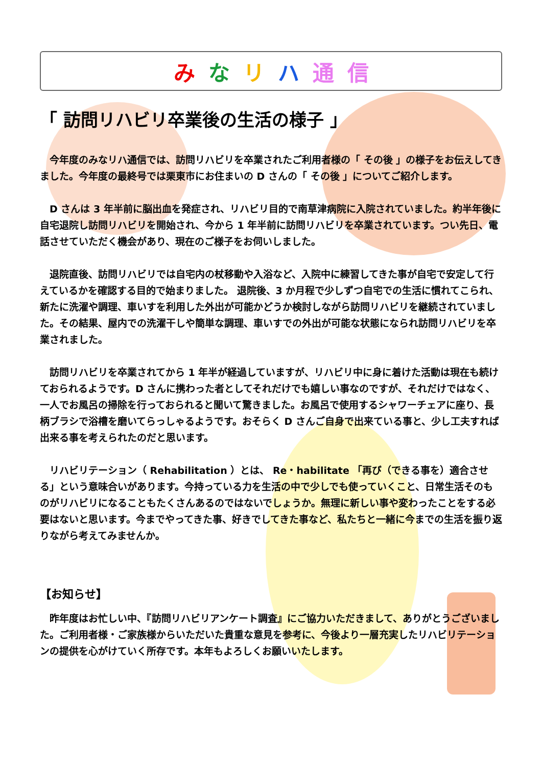み な リ ハ 通 信
「 訪問リハビリ卒業後の生活の様子 」
今年度のみなリハ通信では、訪問リハビリを卒業されたご利用者様の「 その後 」の様子をお伝えしてきました。今年度の最終号では栗東市にお住まいの D さんの「 その後 」についてご紹介します。
D さんは 3 年半前に脳出血を発症され、リハビリ目的で南草津病院に入院されていました。約半年後に自宅退院し訪問リハビリを開始され、今から 1 年半前に訪問リハビリを卒業されています。つい先日、電話させていただく機会があり、現在のご様子をお伺いしました。
退院直後、訪問リハビリでは自宅内の杖移動や入浴など、入院中に練習してきた事が自宅で安定して行えているかを確認する目的で始まりました。 退院後、3 か月程で少しずつ自宅での生活に慣れてこられ、新たに洗濯や調理、車いすを利用した外出が可能かどうか検討しながら訪問リハビリを継続されていました。その結果、屋内での洗濯干しや簡単な調理、車いすでの外出が可能な状態になられ訪問リハビリを卒業されました。
訪問リハビリを卒業されてから 1 年半が経過していますが、リハビリ中に身に着けた活動は現在も続けておられるようです。D さんに携わった者としてそれだけでも嬉しい事なのですが、それだけではなく、一人でお風呂の掃除を行っておられると聞いて驚きました。お風呂で使用するシャワーチェアに座り、長柄ブラシで浴槽を磨いてらっしゃるようです。おそらく D さんご自身で出来ている事と、少し工夫すれば出来る事を考えられたのだと思います。
リハビリテーション（ Rehabilitation ）とは、 Re・habilitate 「再び（できる事を）適合させる」という意味合いがあります。今持っている力を生活の中で少しでも使っていくこと、日常生活そのものがリハビリになることもたくさんあるのではないでしょうか。無理に新しい事や変わったことをする必要はないと思います。今までやってきた事、好きでしてきた事など、私たちと一緒に今までの生活を振り返りながら考えてみませんか。
【お知らせ】
昨年度はお忙しい中、『訪問リハビリアンケート調査』にご協力いただきまして、ありがとうございました。ご利用者様・ご家族様からいただいた貴重な意見を参考に、今後より一層充実したリハビリテーションの提供を心がけていく所存です。本年もよろしくお願いいたします。